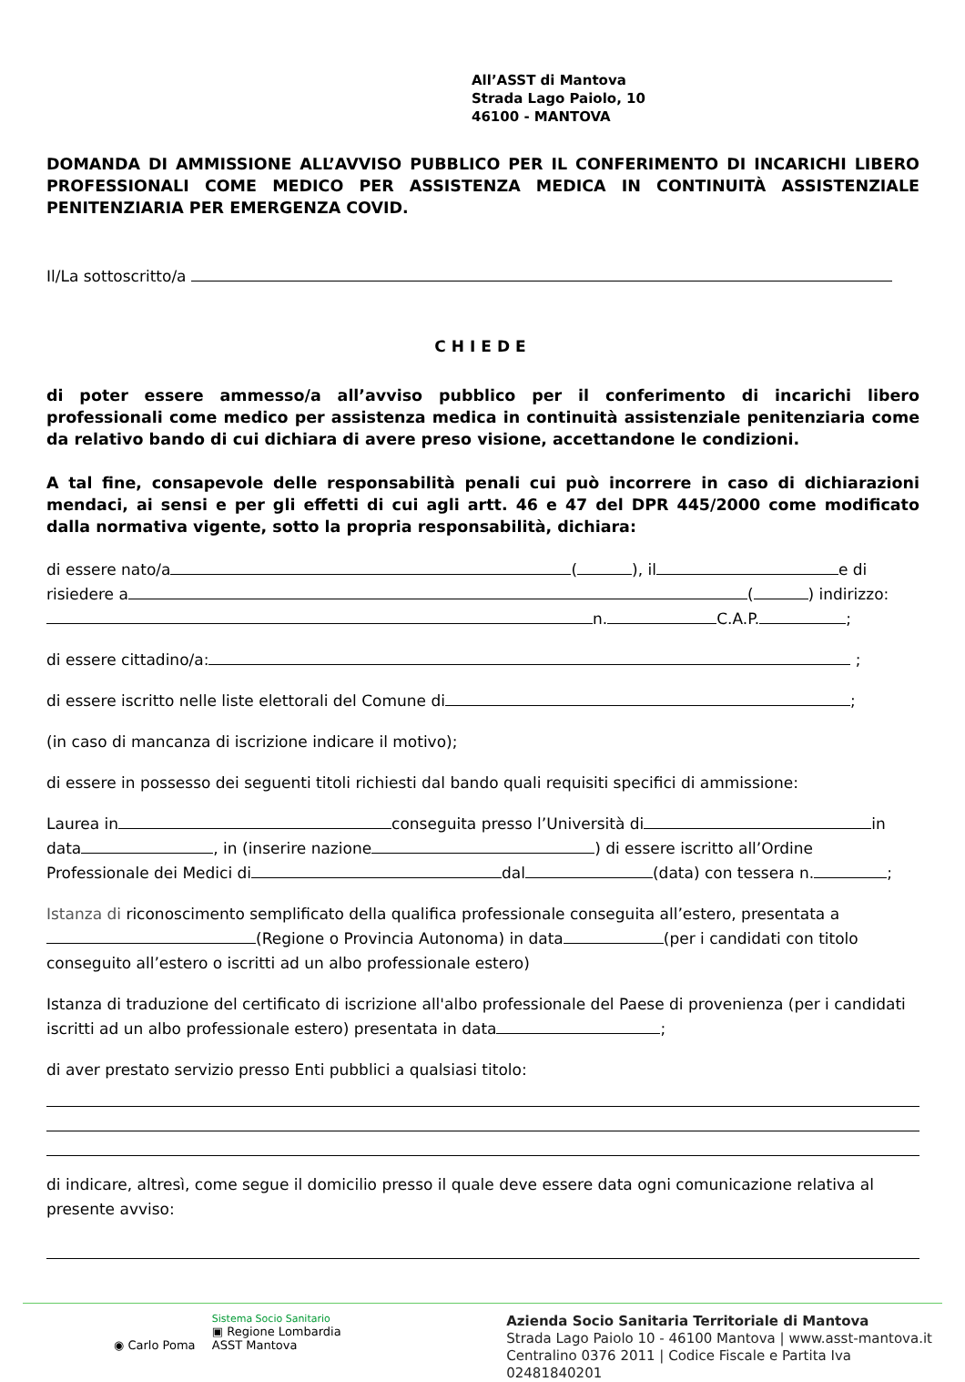All’ASST di Mantova
Strada Lago Paiolo, 10
46100 - MANTOVA
DOMANDA DI AMMISSIONE ALL’AVVISO PUBBLICO PER IL CONFERIMENTO DI INCARICHI LIBERO PROFESSIONALI COME MEDICO PER ASSISTENZA MEDICA IN CONTINUITÀ ASSISTENZIALE PENITENZIARIA PER EMERGENZA COVID.
Il/La sottoscritto/a
CHIEDE
di poter essere ammesso/a all’avviso pubblico per il conferimento di incarichi libero professionali come medico per assistenza medica in continuità assistenziale penitenziaria come da relativo bando di cui dichiara di avere preso visione, accettandone le condizioni.
A tal fine, consapevole delle responsabilità penali cui può incorrere in caso di dichiarazioni mendaci, ai sensi e per gli effetti di cui agli artt. 46 e 47 del DPR 445/2000 come modificato dalla normativa vigente, sotto la propria responsabilità, dichiara:
di essere nato/a ( ), il e di risiedere a ( ) indirizzo: n. C.A.P. ;
di essere cittadino/a: ;
di essere iscritto nelle liste elettorali del Comune di ;
(in caso di mancanza di iscrizione indicare il motivo);
di essere in possesso dei seguenti titoli richiesti dal bando quali requisiti specifici di ammissione:
Laurea in conseguita presso l’Università di in data , in (inserire nazione ) di essere iscritto all’Ordine Professionale dei Medici di dal (data) con tessera n. ;
Istanza di riconoscimento semplificato della qualifica professionale conseguita all’estero, presentata a (Regione o Provincia Autonoma) in data (per i candidati con titolo conseguito all’estero o iscritti ad un albo professionale estero)
Istanza di traduzione del certificato di iscrizione all'albo professionale del Paese di provenienza (per i candidati iscritti ad un albo professionale estero) presentata in data ;
di aver prestato servizio presso Enti pubblici a qualsiasi titolo:
di indicare, altresì, come segue il domicilio presso il quale deve essere data ogni comunicazione relativa al presente avviso:
◉ Carlo Poma
Sistema Socio Sanitario
▣ Regione Lombardia
ASST Mantova
Azienda Socio Sanitaria Territoriale di Mantova
Strada Lago Paiolo 10 - 46100 Mantova | www.asst-mantova.it
Centralino 0376 2011 | Codice Fiscale e Partita Iva 02481840201